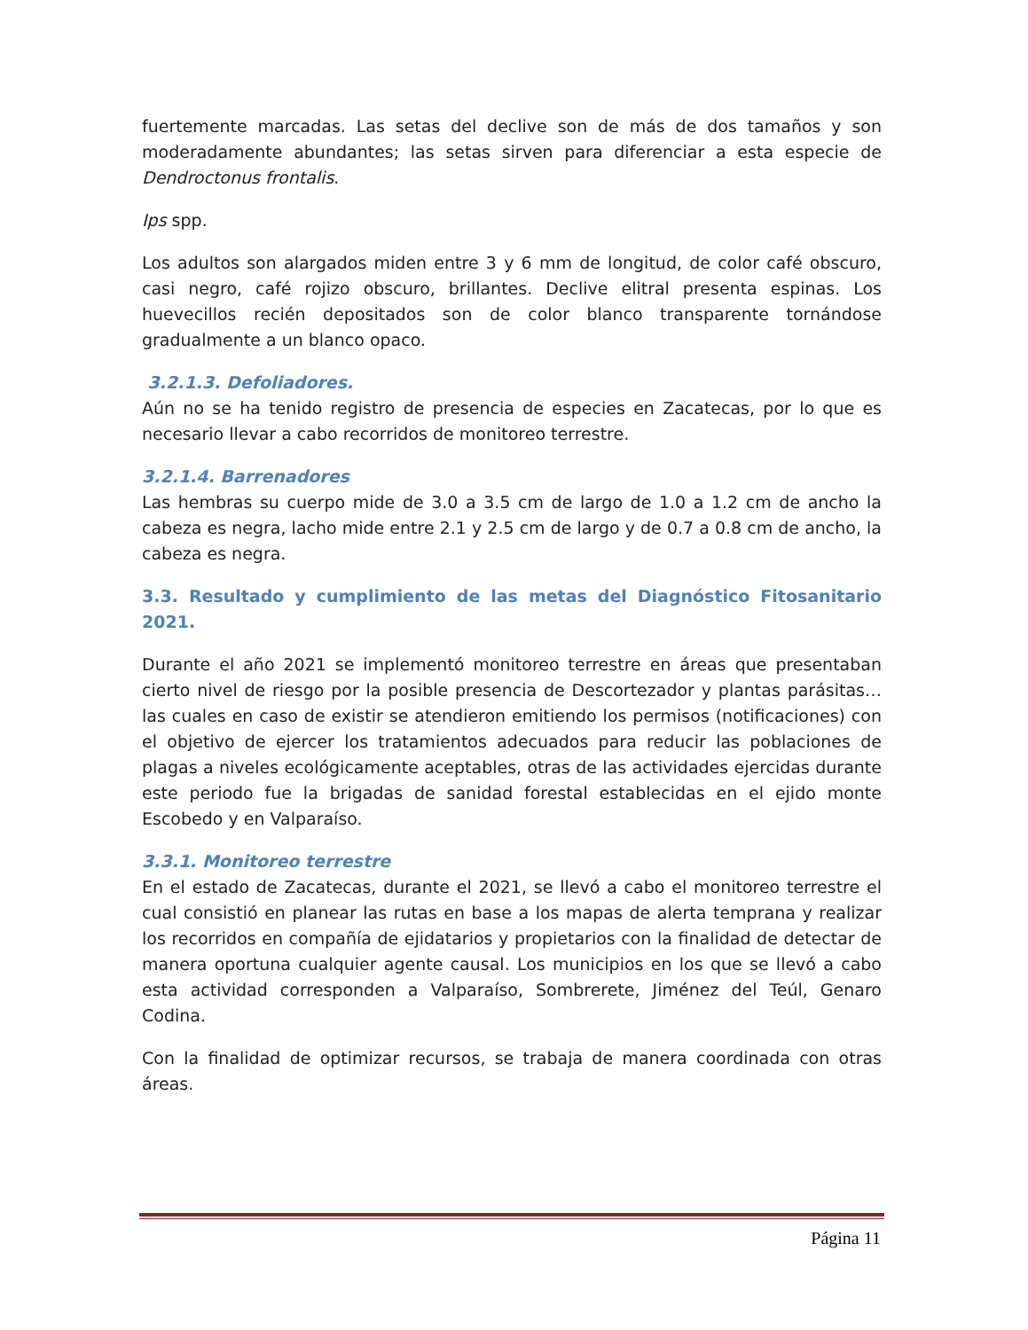fuertemente marcadas. Las setas del declive son de más de dos tamaños y son moderadamente abundantes; las setas sirven para diferenciar a esta especie de Dendroctonus frontalis.
Ips spp.
Los adultos son alargados miden entre 3 y 6 mm de longitud, de color café obscuro, casi negro, café rojizo obscuro, brillantes. Declive elitral presenta espinas. Los huevecillos recién depositados son de color blanco transparente tornándose gradualmente a un blanco opaco.
3.2.1.3. Defoliadores.
Aún no se ha tenido registro de presencia de especies en Zacatecas, por lo que es necesario llevar a cabo recorridos de monitoreo terrestre.
3.2.1.4. Barrenadores
Las hembras su cuerpo mide de 3.0 a 3.5 cm de largo de 1.0 a 1.2 cm de ancho la cabeza es negra, lacho mide entre 2.1 y 2.5 cm de largo y de 0.7 a 0.8 cm de ancho, la cabeza es negra.
3.3. Resultado y cumplimiento de las metas del Diagnóstico Fitosanitario 2021.
Durante el año 2021 se implementó monitoreo terrestre en áreas que presentaban cierto nivel de riesgo por la posible presencia de Descortezador y plantas parásitas… las cuales en caso de existir se atendieron emitiendo los permisos (notificaciones) con el objetivo de ejercer los tratamientos adecuados para reducir las poblaciones de plagas a niveles ecológicamente aceptables, otras de las actividades ejercidas durante este periodo fue la brigadas de sanidad forestal establecidas en el ejido monte Escobedo y en Valparaíso.
3.3.1. Monitoreo terrestre
En el estado de Zacatecas, durante el 2021, se llevó a cabo el monitoreo terrestre el cual consistió en planear las rutas en base a los mapas de alerta temprana y realizar los recorridos en compañía de ejidatarios y propietarios con la finalidad de detectar de manera oportuna cualquier agente causal. Los municipios en los que se llevó a cabo esta actividad corresponden a Valparaíso, Sombrerete, Jiménez del Teúl, Genaro Codina.
Con la finalidad de optimizar recursos, se trabaja de manera coordinada con otras áreas.
Página 11